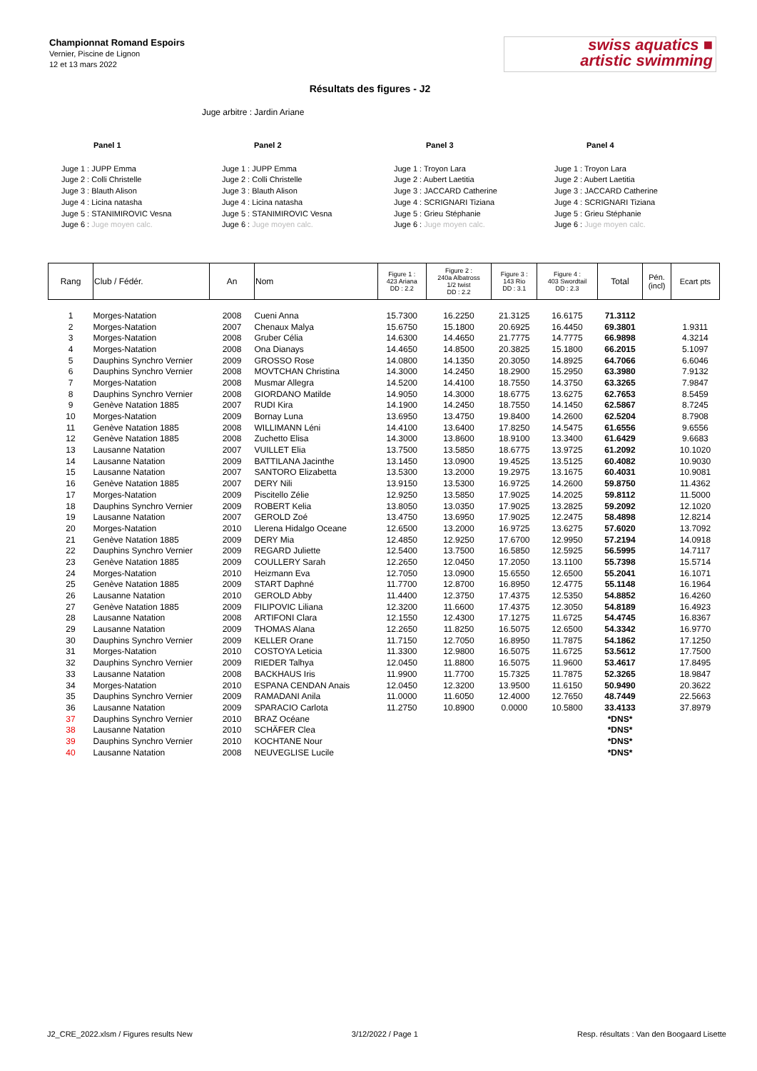Championnat Romand Espoirs
Vernier, Piscine de Lignon
12 et 13 mars 2022
swiss aquatics ■
artistic swimming
Résultats des figures - J2
Juge arbitre : Jardin Ariane
Panel 1
Juge 1 : JUPP Emma
Juge 2 : Colli Christelle
Juge 3 : Blauth Alison
Juge 4 : Licina natasha
Juge 5 : STANIMIROVIC Vesna
Juge 6 : Juge moyen calc.
Panel 2
Juge 1 : JUPP Emma
Juge 2 : Colli Christelle
Juge 3 : Blauth Alison
Juge 4 : Licina natasha
Juge 5 : STANIMIROVIC Vesna
Juge 6 : Juge moyen calc.
Panel 3
Juge 1 : Troyon Lara
Juge 2 : Aubert Laetitia
Juge 3 : JACCARD Catherine
Juge 4 : SCRIGNARI Tiziana
Juge 5 : Grieu Stéphanie
Juge 6 : Juge moyen calc.
Panel 4
Juge 1 : Troyon Lara
Juge 2 : Aubert Laetitia
Juge 3 : JACCARD Catherine
Juge 4 : SCRIGNARI Tiziana
Juge 5 : Grieu Stéphanie
Juge 6 : Juge moyen calc.
| Rang | Club / Fédér. | An | Nom | Figure 1 : 423 Ariana DD : 2.2 | Figure 2 : 240a Albatross 1/2 twist DD : 2.2 | Figure 3 : 143 Rio DD : 3.1 | Figure 4 : 403 Swordtail DD : 2.3 | Total | Pén. (incl) | Ecart pts |
| --- | --- | --- | --- | --- | --- | --- | --- | --- | --- | --- |
| 1 | Morges-Natation | 2008 | Cueni Anna | 15.7300 | 16.2250 | 21.3125 | 16.6175 | 71.3112 | | |
| 2 | Morges-Natation | 2007 | Chenaux Malya | 15.6750 | 15.1800 | 20.6925 | 16.4450 | 69.3801 | | 1.9311 |
| 3 | Morges-Natation | 2008 | Gruber Célia | 14.6300 | 14.4650 | 21.7775 | 14.7775 | 66.9898 | | 4.3214 |
| 4 | Morges-Natation | 2008 | Ona Dianays | 14.4650 | 14.8500 | 20.3825 | 15.1800 | 66.2015 | | 5.1097 |
| 5 | Dauphins Synchro Vernier | 2009 | GROSSO Rose | 14.0800 | 14.1350 | 20.3050 | 14.8925 | 64.7066 | | 6.6046 |
| 6 | Dauphins Synchro Vernier | 2008 | MOVTCHAN Christina | 14.3000 | 14.2450 | 18.2900 | 15.2950 | 63.3980 | | 7.9132 |
| 7 | Morges-Natation | 2008 | Musmar Allegra | 14.5200 | 14.4100 | 18.7550 | 14.3750 | 63.3265 | | 7.9847 |
| 8 | Dauphins Synchro Vernier | 2008 | GIORDANO Matilde | 14.9050 | 14.3000 | 18.6775 | 13.6275 | 62.7653 | | 8.5459 |
| 9 | Genève Natation 1885 | 2007 | RUDI Kira | 14.1900 | 14.2450 | 18.7550 | 14.1450 | 62.5867 | | 8.7245 |
| 10 | Morges-Natation | 2009 | Bornay Luna | 13.6950 | 13.4750 | 19.8400 | 14.2600 | 62.5204 | | 8.7908 |
| 11 | Genève Natation 1885 | 2008 | WILLIMANN Léni | 14.4100 | 13.6400 | 17.8250 | 14.5475 | 61.6556 | | 9.6556 |
| 12 | Genève Natation 1885 | 2008 | Zuchetto Elisa | 14.3000 | 13.8600 | 18.9100 | 13.3400 | 61.6429 | | 9.6683 |
| 13 | Lausanne Natation | 2007 | VUILLET Elia | 13.7500 | 13.5850 | 18.6775 | 13.9725 | 61.2092 | | 10.1020 |
| 14 | Lausanne Natation | 2009 | BATTILANA Jacinthe | 13.1450 | 13.0900 | 19.4525 | 13.5125 | 60.4082 | | 10.9030 |
| 15 | Lausanne Natation | 2007 | SANTORO Elizabetta | 13.5300 | 13.2000 | 19.2975 | 13.1675 | 60.4031 | | 10.9081 |
| 16 | Genève Natation 1885 | 2007 | DERY Nili | 13.9150 | 13.5300 | 16.9725 | 14.2600 | 59.8750 | | 11.4362 |
| 17 | Morges-Natation | 2009 | Piscitello Zélie | 12.9250 | 13.5850 | 17.9025 | 14.2025 | 59.8112 | | 11.5000 |
| 18 | Dauphins Synchro Vernier | 2009 | ROBERT Kelia | 13.8050 | 13.0350 | 17.9025 | 13.2825 | 59.2092 | | 12.1020 |
| 19 | Lausanne Natation | 2007 | GEROLD Zoé | 13.4750 | 13.6950 | 17.9025 | 12.2475 | 58.4898 | | 12.8214 |
| 20 | Morges-Natation | 2010 | Llerena Hidalgo Oceane | 12.6500 | 13.2000 | 16.9725 | 13.6275 | 57.6020 | | 13.7092 |
| 21 | Genève Natation 1885 | 2009 | DERY Mia | 12.4850 | 12.9250 | 17.6700 | 12.9950 | 57.2194 | | 14.0918 |
| 22 | Dauphins Synchro Vernier | 2009 | REGARD Juliette | 12.5400 | 13.7500 | 16.5850 | 12.5925 | 56.5995 | | 14.7117 |
| 23 | Genève Natation 1885 | 2009 | COULLERY Sarah | 12.2650 | 12.0450 | 17.2050 | 13.1100 | 55.7398 | | 15.5714 |
| 24 | Morges-Natation | 2010 | Heizmann Eva | 12.7050 | 13.0900 | 15.6550 | 12.6500 | 55.2041 | | 16.1071 |
| 25 | Genève Natation 1885 | 2009 | START Daphné | 11.7700 | 12.8700 | 16.8950 | 12.4775 | 55.1148 | | 16.1964 |
| 26 | Lausanne Natation | 2010 | GEROLD Abby | 11.4400 | 12.3750 | 17.4375 | 12.5350 | 54.8852 | | 16.4260 |
| 27 | Genève Natation 1885 | 2009 | FILIPOVIC Liliana | 12.3200 | 11.6600 | 17.4375 | 12.3050 | 54.8189 | | 16.4923 |
| 28 | Lausanne Natation | 2008 | ARTIFONI Clara | 12.1550 | 12.4300 | 17.1275 | 11.6725 | 54.4745 | | 16.8367 |
| 29 | Lausanne Natation | 2009 | THOMAS Alana | 12.2650 | 11.8250 | 16.5075 | 12.6500 | 54.3342 | | 16.9770 |
| 30 | Dauphins Synchro Vernier | 2009 | KELLER Orane | 11.7150 | 12.7050 | 16.8950 | 11.7875 | 54.1862 | | 17.1250 |
| 31 | Morges-Natation | 2010 | COSTOYA Leticia | 11.3300 | 12.9800 | 16.5075 | 11.6725 | 53.5612 | | 17.7500 |
| 32 | Dauphins Synchro Vernier | 2009 | RIEDER Talhya | 12.0450 | 11.8800 | 16.5075 | 11.9600 | 53.4617 | | 17.8495 |
| 33 | Lausanne Natation | 2008 | BACKHAUS Iris | 11.9900 | 11.7700 | 15.7325 | 11.7875 | 52.3265 | | 18.9847 |
| 34 | Morges-Natation | 2010 | ESPANA CENDAN Anais | 12.0450 | 12.3200 | 13.9500 | 11.6150 | 50.9490 | | 20.3622 |
| 35 | Dauphins Synchro Vernier | 2009 | RAMADANI Anila | 11.0000 | 11.6050 | 12.4000 | 12.7650 | 48.7449 | | 22.5663 |
| 36 | Lausanne Natation | 2009 | SPARACIO Carlota | 11.2750 | 10.8900 | 0.0000 | 10.5800 | 33.4133 | | 37.8979 |
| 37 | Dauphins Synchro Vernier | 2010 | BRAZ Océane | | | | | *DNS* | | |
| 38 | Lausanne Natation | 2010 | SCHÄFER Clea | | | | | *DNS* | | |
| 39 | Dauphins Synchro Vernier | 2010 | KOCHTANE Nour | | | | | *DNS* | | |
| 40 | Lausanne Natation | 2008 | NEUVEGLISE Lucile | | | | | *DNS* | | |
J2_CRE_2022.xlsm / Figures results New 3/12/2022 / Page 1 Resp. résultats : Van den Boogaard Lisette